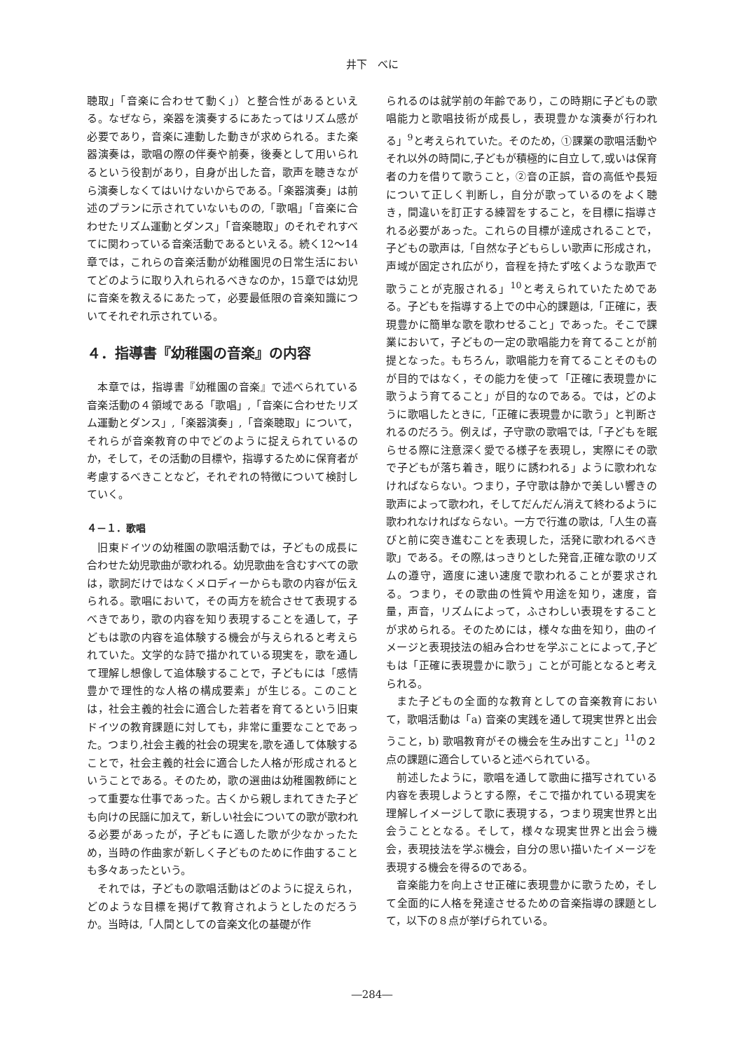井下　べに
聴取」「音楽に合わせて動く」）と整合性があるといえる。なぜなら，楽器を演奏するにあたってはリズム感が必要であり，音楽に連動した動きが求められる。また楽器演奏は，歌唱の際の伴奏や前奏，後奏として用いられるという役割があり，自身が出した音，歌声を聴きながら演奏しなくてはいけないからである。「楽器演奏」は前述のプランに示されていないものの,「歌唱」「音楽に合わせたリズム運動とダンス」「音楽聴取」のそれぞれすべてに関わっている音楽活動であるといえる。続く12～14章では，これらの音楽活動が幼稚園児の日常生活においてどのように取り入れられるべきなのか，15章では幼児に音楽を教えるにあたって，必要最低限の音楽知識についてそれぞれ示されている。
４．指導書『幼稚園の音楽』の内容
本章では，指導書『幼稚園の音楽』で述べられている音楽活動の４領域である「歌唱」,「音楽に合わせたリズム運動とダンス」,「楽器演奏」,「音楽聴取」について，それらが音楽教育の中でどのように捉えられているのか，そして，その活動の目標や，指導するために保育者が考慮するべきことなど，それぞれの特徴について検討していく。
４－１．歌唱
旧東ドイツの幼稚園の歌唱活動では，子どもの成長に合わせた幼児歌曲が歌われる。幼児歌曲を含むすべての歌は，歌詞だけではなくメロディーからも歌の内容が伝えられる。歌唱において，その両方を統合させて表現するべきであり，歌の内容を知り表現することを通して，子どもは歌の内容を追体験する機会が与えられると考えられていた。文学的な詩で描かれている現実を，歌を通して理解し想像して追体験することで，子どもには「感情豊かで理性的な人格の構成要素」が生じる。このことは，社会主義的社会に適合した若者を育てるという旧東ドイツの教育課題に対しても，非常に重要なことであった。つまり,社会主義的社会の現実を,歌を通して体験することで，社会主義的社会に適合した人格が形成されるということである。そのため，歌の選曲は幼稚園教師にとって重要な仕事であった。古くから親しまれてきた子ども向けの民謡に加えて，新しい社会についての歌が歌われる必要があったが，子どもに適した歌が少なかったため，当時の作曲家が新しく子どものために作曲することも多々あったという。
それでは，子どもの歌唱活動はどのように捉えられ，どのような目標を掲げて教育されようとしたのだろうか。当時は,「人間としての音楽文化の基礎が作
られるのは就学前の年齢であり，この時期に子どもの歌唱能力と歌唱技術が成長し，表現豊かな演奏が行われる」<sup>9</sup>と考えられていた。そのため，①課業の歌唱活動やそれ以外の時間に,子どもが積極的に自立して,或いは保育者の力を借りて歌うこと，②音の正誤，音の高低や長短について正しく判断し，自分が歌っているのをよく聴き，間違いを訂正する練習をすること，を目標に指導される必要があった。これらの目標が達成されることで，子どもの歌声は,「自然な子どもらしい歌声に形成され，声域が固定され広がり，音程を持たず呟くような歌声で歌うことが克服される」<sup>10</sup>と考えられていたためである。子どもを指導する上での中心的課題は,「正確に，表現豊かに簡単な歌を歌わせること」であった。そこで課業において，子どもの一定の歌唱能力を育てることが前提となった。もちろん，歌唱能力を育てることそのものが目的ではなく，その能力を使って「正確に表現豊かに歌うよう育てること」が目的なのである。では，どのように歌唱したときに,「正確に表現豊かに歌う」と判断されるのだろう。例えば，子守歌の歌唱では,「子どもを眠らせる際に注意深く愛でる様子を表現し，実際にその歌で子どもが落ち着き，眠りに誘われる」ように歌われなければならない。つまり，子守歌は静かで美しい響きの歌声によって歌われ，そしてだんだん消えて終わるように歌われなければならない。一方で行進の歌は,「人生の喜びと前に突き進むことを表現した，活発に歌われるべき歌」である。その際,はっきりとした発音,正確な歌のリズムの遵守，適度に速い速度で歌われることが要求される。つまり，その歌曲の性質や用途を知り，速度，音量，声音，リズムによって，ふさわしい表現をすることが求められる。そのためには，様々な曲を知り，曲のイメージと表現技法の組み合わせを学ぶことによって,子どもは「正確に表現豊かに歌う」ことが可能となると考えられる。
また子どもの全面的な教育としての音楽教育において，歌唱活動は「a) 音楽の実践を通して現実世界と出会うこと，b) 歌唱教育がその機会を生み出すこと」<sup>11</sup>の２点の課題に適合していると述べられている。
前述したように，歌唱を通して歌曲に描写されている内容を表現しようとする際，そこで描かれている現実を理解しイメージして歌に表現する，つまり現実世界と出会うこととなる。そして，様々な現実世界と出会う機会，表現技法を学ぶ機会，自分の思い描いたイメージを表現する機会を得るのである。
音楽能力を向上させ正確に表現豊かに歌うため，そして全面的に人格を発達させるための音楽指導の課題として，以下の８点が挙げられている。
―284―